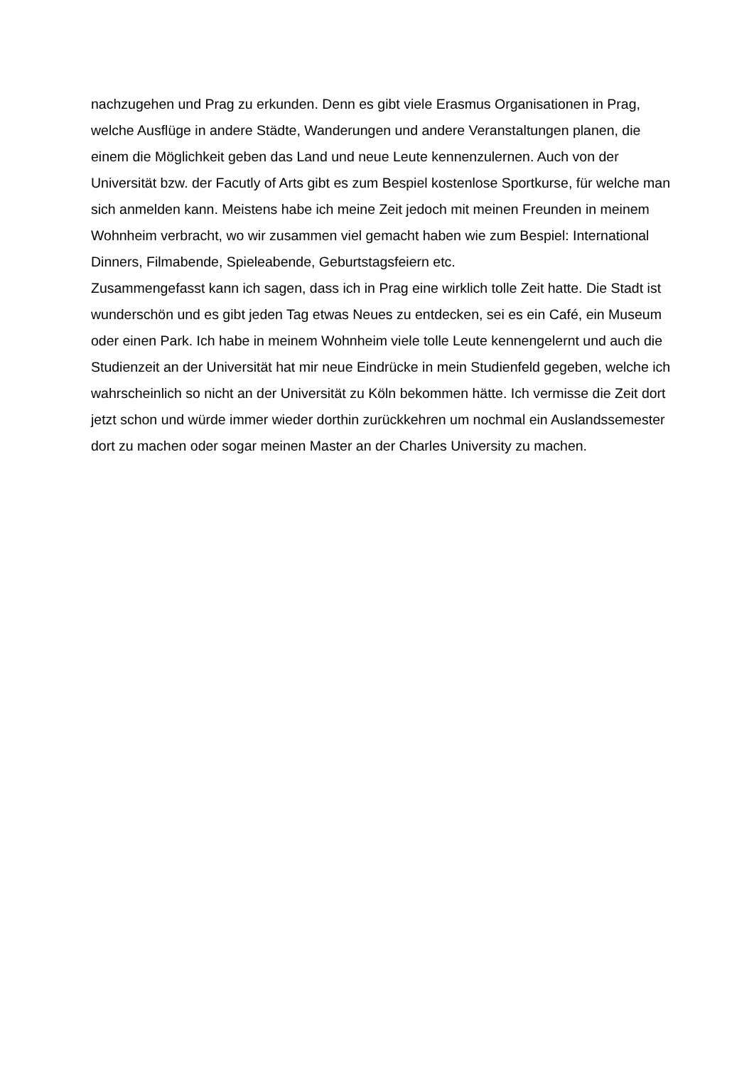nachzugehen und Prag zu erkunden. Denn es gibt viele Erasmus Organisationen in Prag, welche Ausflüge in andere Städte, Wanderungen und andere Veranstaltungen planen, die einem die Möglichkeit geben das Land und neue Leute kennenzulernen. Auch von der Universität bzw. der Facutly of Arts gibt es zum Bespiel kostenlose Sportkurse, für welche man sich anmelden kann. Meistens habe ich meine Zeit jedoch mit meinen Freunden in meinem Wohnheim verbracht, wo wir zusammen viel gemacht haben wie zum Bespiel: International Dinners, Filmabende, Spieleabende, Geburtstagsfeiern etc.
Zusammengefasst kann ich sagen, dass ich in Prag eine wirklich tolle Zeit hatte. Die Stadt ist wunderschön und es gibt jeden Tag etwas Neues zu entdecken, sei es ein Café, ein Museum oder einen Park. Ich habe in meinem Wohnheim viele tolle Leute kennengelernt und auch die Studienzeit an der Universität hat mir neue Eindrücke in mein Studienfeld gegeben, welche ich wahrscheinlich so nicht an der Universität zu Köln bekommen hätte. Ich vermisse die Zeit dort jetzt schon und würde immer wieder dorthin zurückkehren um nochmal ein Auslandssemester dort zu machen oder sogar meinen Master an der Charles University zu machen.